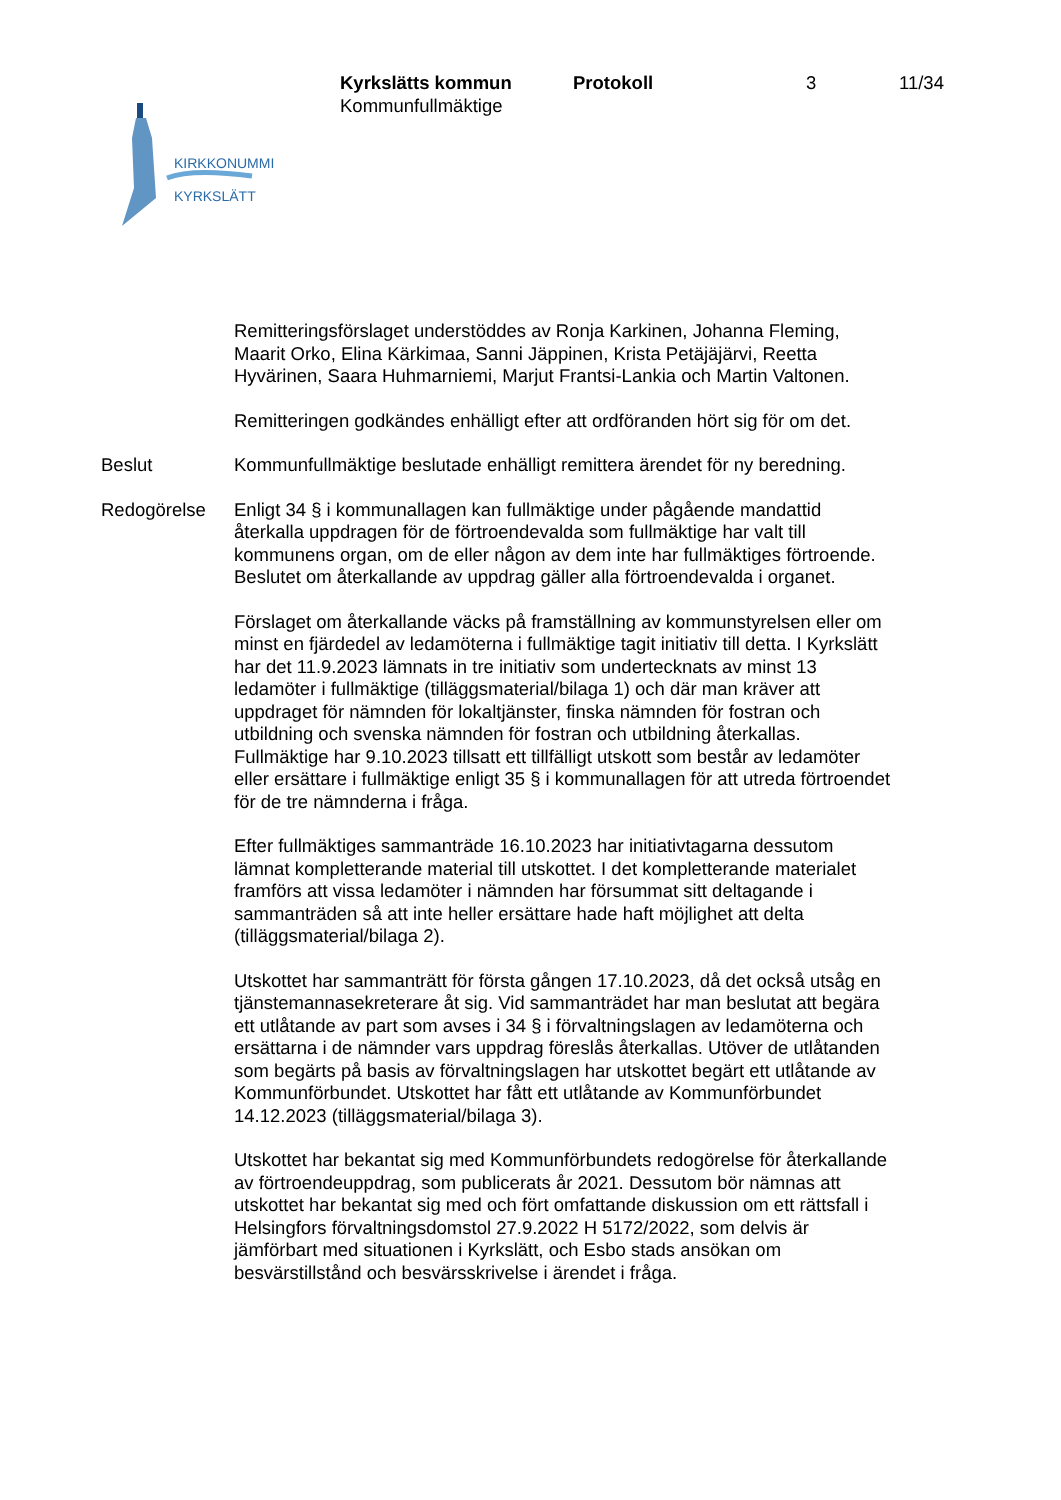KIRKKONUMMI
KYRKSLÄTT
Kyrkslätts kommun
Kommunfullmäktige
Protokoll 3 11/34
Remitteringsförslaget understöddes av Ronja Karkinen, Johanna Fleming, Maarit Orko, Elina Kärkimaa, Sanni Jäppinen, Krista Petäjäjärvi, Reetta Hyvärinen, Saara Huhmarniemi, Marjut Frantsi-Lankia och Martin Valtonen.
Remitteringen godkändes enhälligt efter att ordföranden hört sig för om det.
Beslut Kommunfullmäktige beslutade enhälligt remittera ärendet för ny beredning.
Redogörelse Enligt 34 § i kommunallagen kan fullmäktige under pågående mandattid återkalla uppdragen för de förtroendevalda som fullmäktige har valt till kommunens organ, om de eller någon av dem inte har fullmäktiges förtroende. Beslutet om återkallande av uppdrag gäller alla förtroendevalda i organet.
Förslaget om återkallande väcks på framställning av kommunstyrelsen eller om minst en fjärdedel av ledamöterna i fullmäktige tagit initiativ till detta. I Kyrkslätt har det 11.9.2023 lämnats in tre initiativ som undertecknats av minst 13 ledamöter i fullmäktige (tilläggsmaterial/bilaga 1) och där man kräver att uppdraget för nämnden för lokaltjänster, finska nämnden för fostran och utbildning och svenska nämnden för fostran och utbildning återkallas. Fullmäktige har 9.10.2023 tillsatt ett tillfälligt utskott som består av ledamöter eller ersättare i fullmäktige enligt 35 § i kommunallagen för att utreda förtroendet för de tre nämnderna i fråga.
Efter fullmäktiges sammanträde 16.10.2023 har initiativtagarna dessutom lämnat kompletterande material till utskottet. I det kompletterande materialet framförs att vissa ledamöter i nämnden har försummat sitt deltagande i sammanträden så att inte heller ersättare hade haft möjlighet att delta (tilläggsmaterial/bilaga 2).
Utskottet har sammanträtt för första gången 17.10.2023, då det också utsåg en tjänstemannasekreterare åt sig. Vid sammanträdet har man beslutat att begära ett utlåtande av part som avses i 34 § i förvaltningslagen av ledamöterna och ersättarna i de nämnder vars uppdrag föreslås återkallas. Utöver de utlåtanden som begärts på basis av förvaltningslagen har utskottet begärt ett utlåtande av Kommunförbundet. Utskottet har fått ett utlåtande av Kommunförbundet 14.12.2023 (tilläggsmaterial/bilaga 3).
Utskottet har bekantat sig med Kommunförbundets redogörelse för återkallande av förtroendeuppdrag, som publicerats år 2021. Dessutom bör nämnas att utskottet har bekantat sig med och fört omfattande diskussion om ett rättsfall i Helsingfors förvaltningsdomstol 27.9.2022 H 5172/2022, som delvis är jämförbart med situationen i Kyrkslätt, och Esbo stads ansökan om besvärstillstånd och besvärsskrivelse i ärendet i fråga.